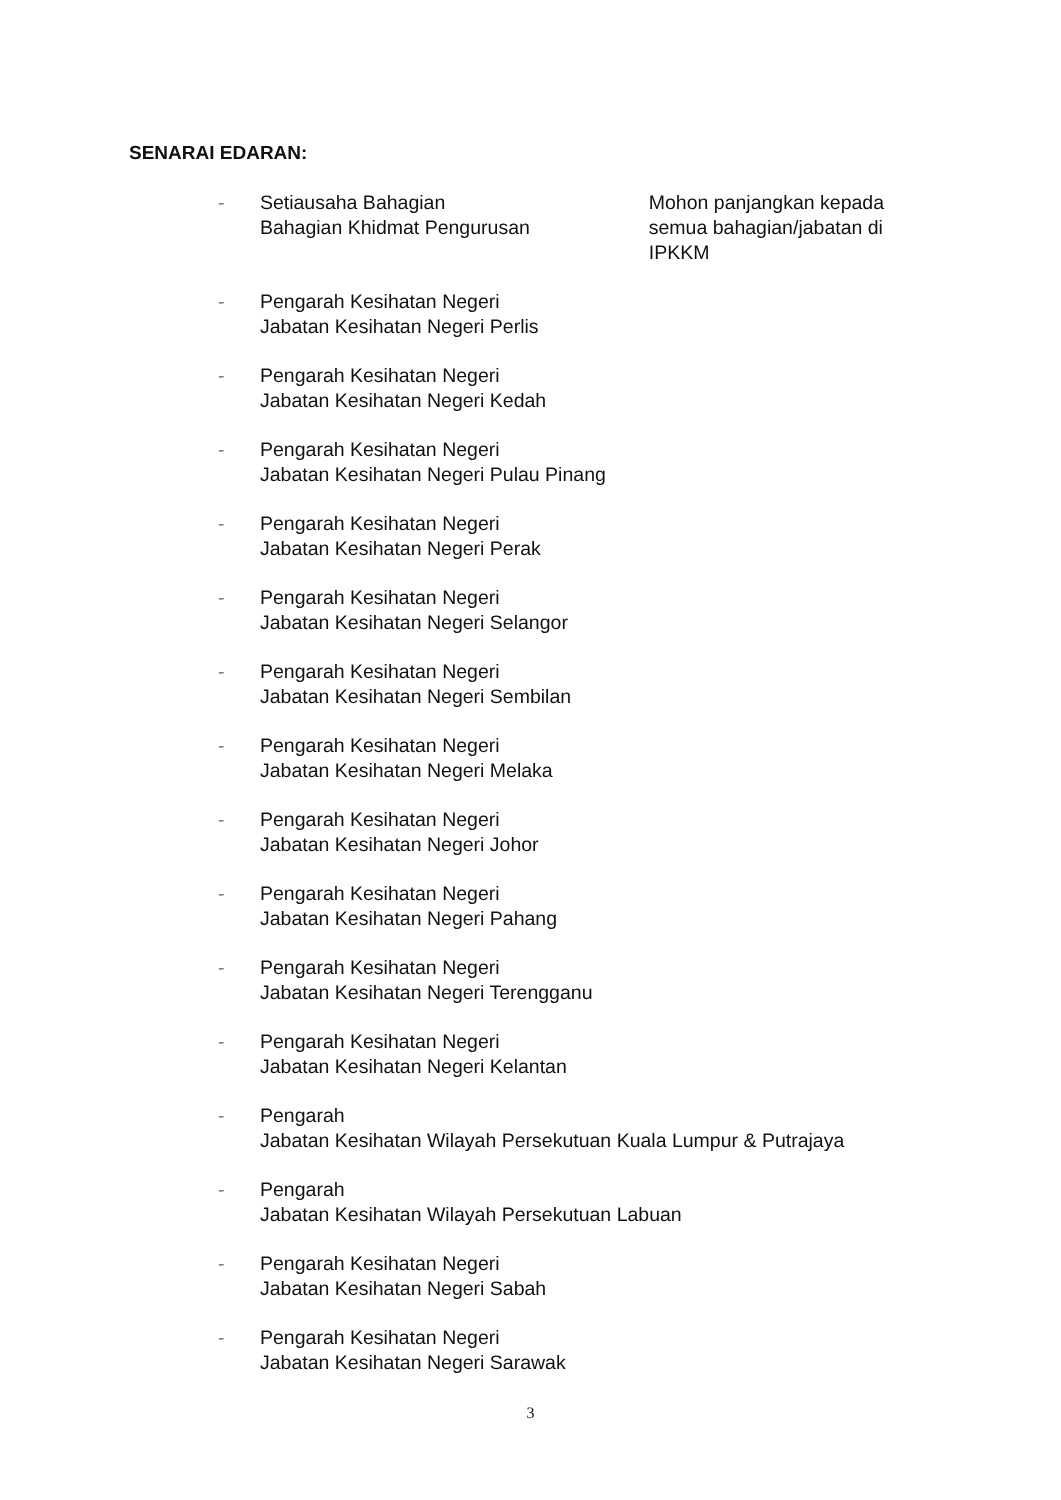SENARAI EDARAN:
- Setiausaha Bahagian
Bahagian Khidmat Pengurusan
Mohon panjangkan kepada semua bahagian/jabatan di IPKKM
- Pengarah Kesihatan Negeri
Jabatan Kesihatan Negeri Perlis
- Pengarah Kesihatan Negeri
Jabatan Kesihatan Negeri Kedah
- Pengarah Kesihatan Negeri
Jabatan Kesihatan Negeri Pulau Pinang
- Pengarah Kesihatan Negeri
Jabatan Kesihatan Negeri Perak
- Pengarah Kesihatan Negeri
Jabatan Kesihatan Negeri Selangor
- Pengarah Kesihatan Negeri
Jabatan Kesihatan Negeri Sembilan
- Pengarah Kesihatan Negeri
Jabatan Kesihatan Negeri Melaka
- Pengarah Kesihatan Negeri
Jabatan Kesihatan Negeri Johor
- Pengarah Kesihatan Negeri
Jabatan Kesihatan Negeri Pahang
- Pengarah Kesihatan Negeri
Jabatan Kesihatan Negeri Terengganu
- Pengarah Kesihatan Negeri
Jabatan Kesihatan Negeri Kelantan
- Pengarah
Jabatan Kesihatan Wilayah Persekutuan Kuala Lumpur & Putrajaya
- Pengarah
Jabatan Kesihatan Wilayah Persekutuan Labuan
- Pengarah Kesihatan Negeri
Jabatan Kesihatan Negeri Sabah
- Pengarah Kesihatan Negeri
Jabatan Kesihatan Negeri Sarawak
3